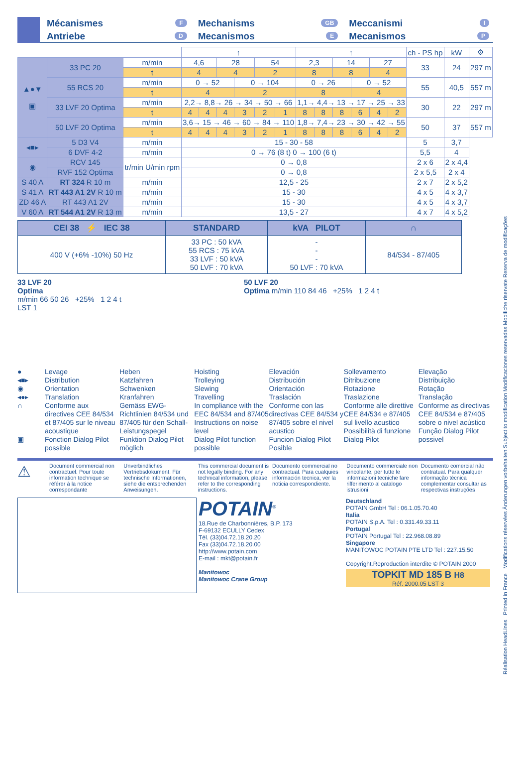Mécanismes F
Antriebe D
Mechanisms GB
Mecanismos E
Meccanismi I
Mecanismos P
| | | | ↑ | | | | | | ↑ | | | | | | ch - PS hp | kW | ⚙ |
| --- | --- | --- | --- | --- | --- | --- | --- | --- | --- | --- | --- | --- | --- | --- | --- | --- | --- |
| ▲●▼ ▣ | 33 PC 20 | m/min | 4,6 | | 28 | | 54 | | 2,3 | | 14 | | 27 | | 33 | 24 | 297 m |
| | | t | 4 | | 4 | | 2 | | 8 | | 8 | | 4 | | | | |
| | 55 RCS 20 | m/min | 0 → 52 | | | 0 → 104 | | | 0 → 26 | | | 0 → 52 | | | 55 | 40,5 | 557 m |
| | | t | 4 | | | 2 | | | 8 | | | 4 | | | | | |
| | 33 LVF 20 Optima | m/min | 2,2→ 8,8→ 26 → 34 → 50 → 66 | | | | | | 1,1→ 4,4→ 13 → 17 → 25 → 33 | | | | | | 30 | 22 | 297 m |
| | | t | 4 | 4 | 4 | 3 | 2 | 1 | 8 | 8 | 8 | 6 | 4 | 2 | | | |
| | 50 LVF 20 Optima | m/min | 3,6→ 15 → 46 → 60 → 84 → 110 | | | | | | 1,8→ 7,4→ 23 → 30 → 42 → 55 | | | | | | 50 | 37 | 557 m |
| | | t | 4 | 4 | 4 | 3 | 2 | 1 | 8 | 8 | 8 | 6 | 4 | 2 | | | |
| ◂■▸ | 5 D3 V4 | m/min | 15 - 30 - 58 | | | | | | | | | | | | 5 | 3,7 | |
| | 6 DVF 4-2 | m/min | 0 → 76 (8 t) 0 → 100 (6 t) | | | | | | | | | | | | 5,5 | 4 | |
| ◉ | RCV 145 | tr/min U/min rpm | 0 → 0,8 | | | | | | | | | | | | 2 x 6 | 2 x 4,4 | |
| | RVF 152 Optima | | 0 → 0,8 | | | | | | | | | | | | 2 x 5,5 | 2 x 4 | |
| S 40 A | RT 324 R 10 m | m/min | 12,5 - 25 | | | | | | | | | | | | 2 x 7 | 2 x 5,2 | |
| S 41 A | RT 443 A1 2V R 10 m | m/min | 15 - 30 | | | | | | | | | | | | 4 x 5 | 4 x 3,7 | |
| ZD 46 A | RT 443 A1 2V | m/min | 15 - 30 | | | | | | | | | | | | 4 x 5 | 4 x 3,7 | |
| V 60 A | RT 544 A1 2V R 13 m | m/min | 13,5 - 27 | | | | | | | | | | | | 4 x 7 | 4 x 5,2 | |
| CEI 38 ⚡ IEC 38 | STANDARD | kVA PILOT | ∩ |
| --- | --- | --- | --- |
| 400 V (+6% -10%) 50 Hz | 33 PC : 50 kVA 55 RCS : 75 kVA 33 LVF : 50 kVA 50 LVF : 70 kVA | - - - 50 LVF : 70 kVA | 84/534 - 87/405 |
33 LVF 20
Optima
m/min 66 50 26 +25% 1 2 4 t
LST 1
50 LVF 20
Optima m/min 110 84 46 +25% 1 2 4 t
●
◂■▸
◉
◂●▸
∩
▣
Levage
Distribution
Orientation
Translation
Conforme aux directives CEE 84/534 et 87/405 sur le niveau acoustique
Fonction Dialog Pilot possible
Heben
Katzfahren
Schwenken
Kranfahren
Gemäss EWG-Richtlinien 84/534 und 87/405 für den Schall-Leistungspegel
Funktion Dialog Pilot möglich
Hoisting
Trolleying
Slewing
Travelling
In compliance with the EEC 84/534 and 87/405 Instructions on noise level
Dialog Pilot function possible
Elevación
Distribución
Orientación
Traslación
Conforme con las directivas CEE 84/534 y 87/405 sobre el nivel acustico
Funcion Dialog Pilot Posible
Sollevamento
Ditribuzione
Rotazione
Traslazione
Conforme alle direttive CEE 84/534 e 87/405 sul livello acustico
Possibilità di funzione Dialog Pilot
Elevação
Distribuição
Rotação
Translação
Conforme as directivas CEE 84/534 e 87/405 sobre o nivel acústico
Função Dialog Pilot possivel
⚠
Document commercial non contractuel. Pour toute information technique se référer à la notice correspondante
Unverbindliches Vertriebsdokument. Für technische Informationen, siehe die entsprechenden Anweisungen.
This commercial document is not legally binding. For any technical information, please refer to the corresponding instructions.
Documento commercial no contractual. Para cualquies información tecnica, ver la noticia correspondiente.
Documento commerciale non vincolante, per tutte le informazioni tecniche fare rifferimento al catalogo istrusioni
Documento comercial não contratual. Para qualquer informação técnica complementar consultar as respectivas instruções
POTAIN<sup>®</sup>
18.Rue de Charbonnières, B.P. 173
F-69132 ECULLY Cedex
Tél. (33)04.72.18.20.20
Fax (33)04.72.18.20.00
http://www.potain.com
E-mail : mkt@potain.fr
Manitowoc
Manitowoc Crane Group
Deutschland
POTAIN GmbH Tel : 06.1.05.70.40
Italia
POTAIN S.p.A. Tel : 0.331.49.33.11
Portugal
POTAIN Portugal Tel : 22.968.08.89
Singapore
MANITOWOC POTAIN PTE LTD Tel : 227.15.50
Copyright.Reproduction interdite © POTAIN 2000
TOPKIT MD 185 B H8
Réf. 2000.05 LST 3
Réalisation HeadLines Printed in France Modifications réservées Änderungen vorbehalten Subject to modification Modificaciones reservadas Modifiche riservate Reserva de modificações